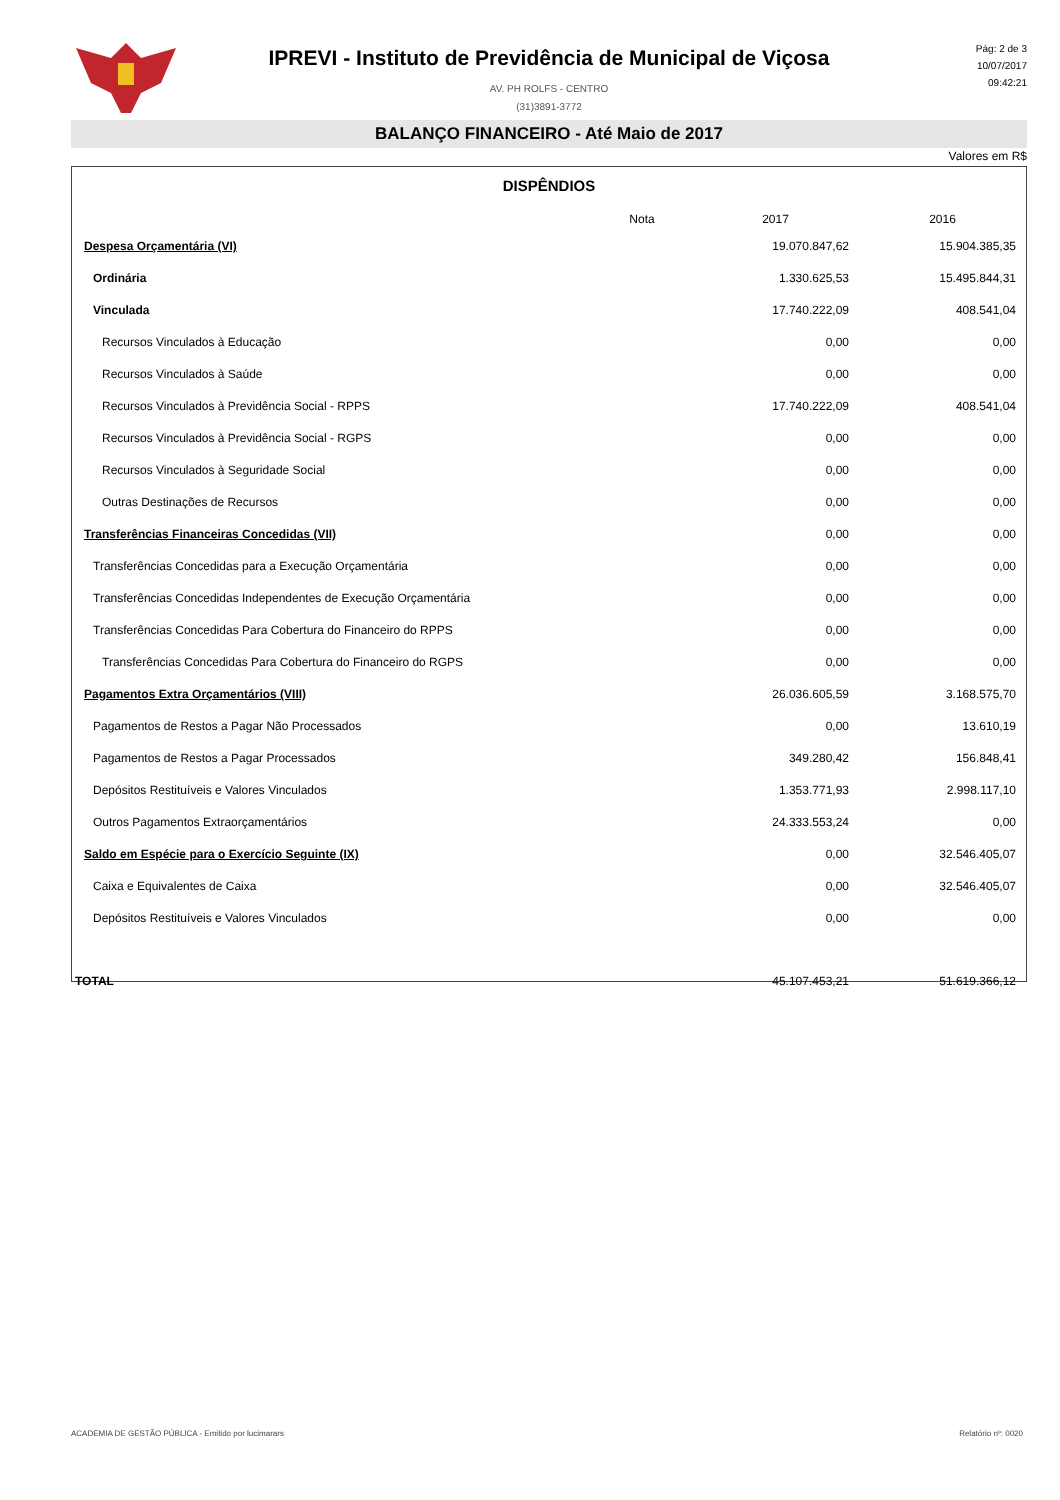IPREVI - Instituto de Previdência de Municipal de Viçosa
AV. PH ROLFS - CENTRO
(31)3891-3772
Pág: 2 de 3
10/07/2017
09:42:21
BALANÇO FINANCEIRO - Até Maio de 2017
Valores em R$
DISPÊNDIOS
| | Nota | 2017 | 2016 |
| --- | --- | --- | --- |
| Despesa Orçamentária (VI) | | 19.070.847,62 | 15.904.385,35 |
| Ordinária | | 1.330.625,53 | 15.495.844,31 |
| Vinculada | | 17.740.222,09 | 408.541,04 |
| Recursos Vinculados à Educação | | 0,00 | 0,00 |
| Recursos Vinculados à Saúde | | 0,00 | 0,00 |
| Recursos Vinculados à Previdência Social - RPPS | | 17.740.222,09 | 408.541,04 |
| Recursos Vinculados à Previdência Social - RGPS | | 0,00 | 0,00 |
| Recursos Vinculados à Seguridade Social | | 0,00 | 0,00 |
| Outras Destinações de Recursos | | 0,00 | 0,00 |
| Transferências Financeiras Concedidas (VII) | | 0,00 | 0,00 |
| Transferências Concedidas para a Execução Orçamentária | | 0,00 | 0,00 |
| Transferências Concedidas Independentes de Execução Orçamentária | | 0,00 | 0,00 |
| Transferências Concedidas Para Cobertura do Financeiro do RPPS | | 0,00 | 0,00 |
| Transferências Concedidas Para Cobertura do Financeiro do RGPS | | 0,00 | 0,00 |
| Pagamentos Extra Orçamentários (VIII) | | 26.036.605,59 | 3.168.575,70 |
| Pagamentos de Restos a Pagar Não Processados | | 0,00 | 13.610,19 |
| Pagamentos de Restos a Pagar Processados | | 349.280,42 | 156.848,41 |
| Depósitos Restituíveis e Valores Vinculados | | 1.353.771,93 | 2.998.117,10 |
| Outros Pagamentos Extraorçamentários | | 24.333.553,24 | 0,00 |
| Saldo em Espécie para o Exercício Seguinte (IX) | | 0,00 | 32.546.405,07 |
| Caixa e Equivalentes de Caixa | | 0,00 | 32.546.405,07 |
| Depósitos Restituíveis e Valores Vinculados | | 0,00 | 0,00 |
| TOTAL | | 45.107.453,21 | 51.619.366,12 |
ACADEMIA DE GESTÃO PÚBLICA - Emitido por lucimarars
Relatório nº: 0020